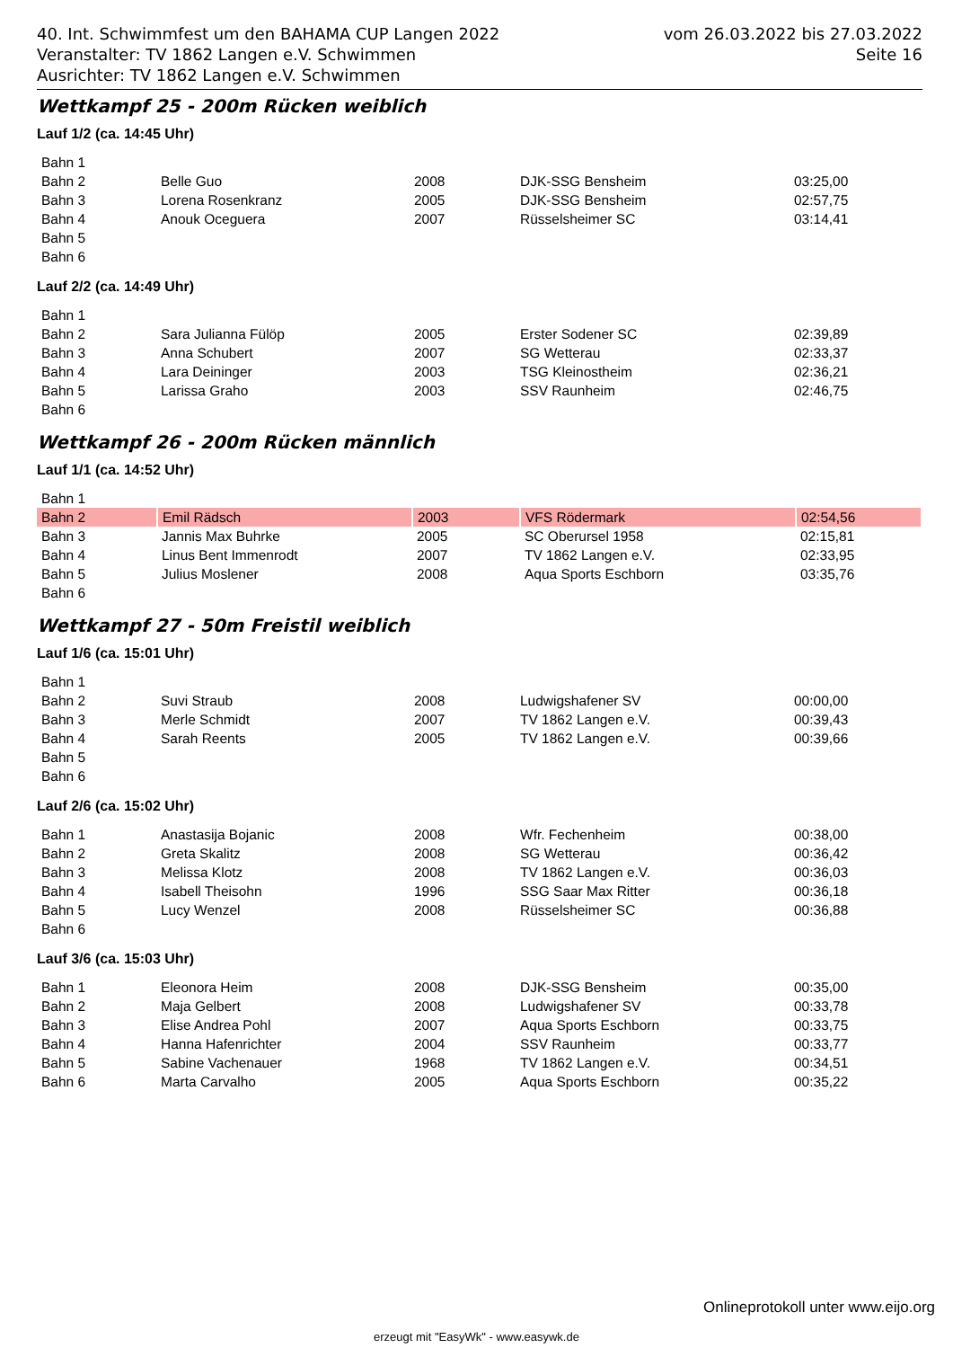40. Int. Schwimmfest um den BAHAMA CUP Langen 2022 vom 26.03.2022 bis 27.03.2022
Veranstalter: TV 1862 Langen e.V. Schwimmen Seite 16
Ausrichter: TV 1862 Langen e.V. Schwimmen
Wettkampf 25 - 200m Rücken weiblich
Lauf 1/2 (ca. 14:45 Uhr)
| Bahn 1 | | | | |
| Bahn 2 | Belle Guo | 2008 | DJK-SSG Bensheim | 03:25,00 |
| Bahn 3 | Lorena Rosenkranz | 2005 | DJK-SSG Bensheim | 02:57,75 |
| Bahn 4 | Anouk Oceguera | 2007 | Rüsselsheimer SC | 03:14,41 |
| Bahn 5 | | | | |
| Bahn 6 | | | | |
Lauf 2/2 (ca. 14:49 Uhr)
| Bahn 1 | | | | |
| Bahn 2 | Sara Julianna Fülöp | 2005 | Erster Sodener SC | 02:39,89 |
| Bahn 3 | Anna Schubert | 2007 | SG Wetterau | 02:33,37 |
| Bahn 4 | Lara Deininger | 2003 | TSG Kleinostheim | 02:36,21 |
| Bahn 5 | Larissa Graho | 2003 | SSV Raunheim | 02:46,75 |
| Bahn 6 | | | | |
Wettkampf 26 - 200m Rücken männlich
Lauf 1/1 (ca. 14:52 Uhr)
| Bahn 1 | | | | |
| Bahn 2 | Emil Rädsch | 2003 | VFS Rödermark | 02:54,56 |
| Bahn 3 | Jannis Max Buhrke | 2005 | SC Oberursel 1958 | 02:15,81 |
| Bahn 4 | Linus Bent Immenrodt | 2007 | TV 1862 Langen e.V. | 02:33,95 |
| Bahn 5 | Julius Moslener | 2008 | Aqua Sports Eschborn | 03:35,76 |
| Bahn 6 | | | | |
Wettkampf 27 - 50m Freistil weiblich
Lauf 1/6 (ca. 15:01 Uhr)
| Bahn 1 | | | | |
| Bahn 2 | Suvi Straub | 2008 | Ludwigshafener SV | 00:00,00 |
| Bahn 3 | Merle Schmidt | 2007 | TV 1862 Langen e.V. | 00:39,43 |
| Bahn 4 | Sarah Reents | 2005 | TV 1862 Langen e.V. | 00:39,66 |
| Bahn 5 | | | | |
| Bahn 6 | | | | |
Lauf 2/6 (ca. 15:02 Uhr)
| Bahn 1 | Anastasija Bojanic | 2008 | Wfr. Fechenheim | 00:38,00 |
| Bahn 2 | Greta Skalitz | 2008 | SG Wetterau | 00:36,42 |
| Bahn 3 | Melissa Klotz | 2008 | TV 1862 Langen e.V. | 00:36,03 |
| Bahn 4 | Isabell Theisohn | 1996 | SSG Saar Max Ritter | 00:36,18 |
| Bahn 5 | Lucy Wenzel | 2008 | Rüsselsheimer SC | 00:36,88 |
| Bahn 6 | | | | |
Lauf 3/6 (ca. 15:03 Uhr)
| Bahn 1 | Eleonora Heim | 2008 | DJK-SSG Bensheim | 00:35,00 |
| Bahn 2 | Maja Gelbert | 2008 | Ludwigshafener SV | 00:33,78 |
| Bahn 3 | Elise Andrea Pohl | 2007 | Aqua Sports Eschborn | 00:33,75 |
| Bahn 4 | Hanna Hafenrichter | 2004 | SSV Raunheim | 00:33,77 |
| Bahn 5 | Sabine Vachenauer | 1968 | TV 1862 Langen e.V. | 00:34,51 |
| Bahn 6 | Marta Carvalho | 2005 | Aqua Sports Eschborn | 00:35,22 |
Onlineprotokoll unter www.eijo.org
erzeugt mit "EasyWk" - www.easywk.de